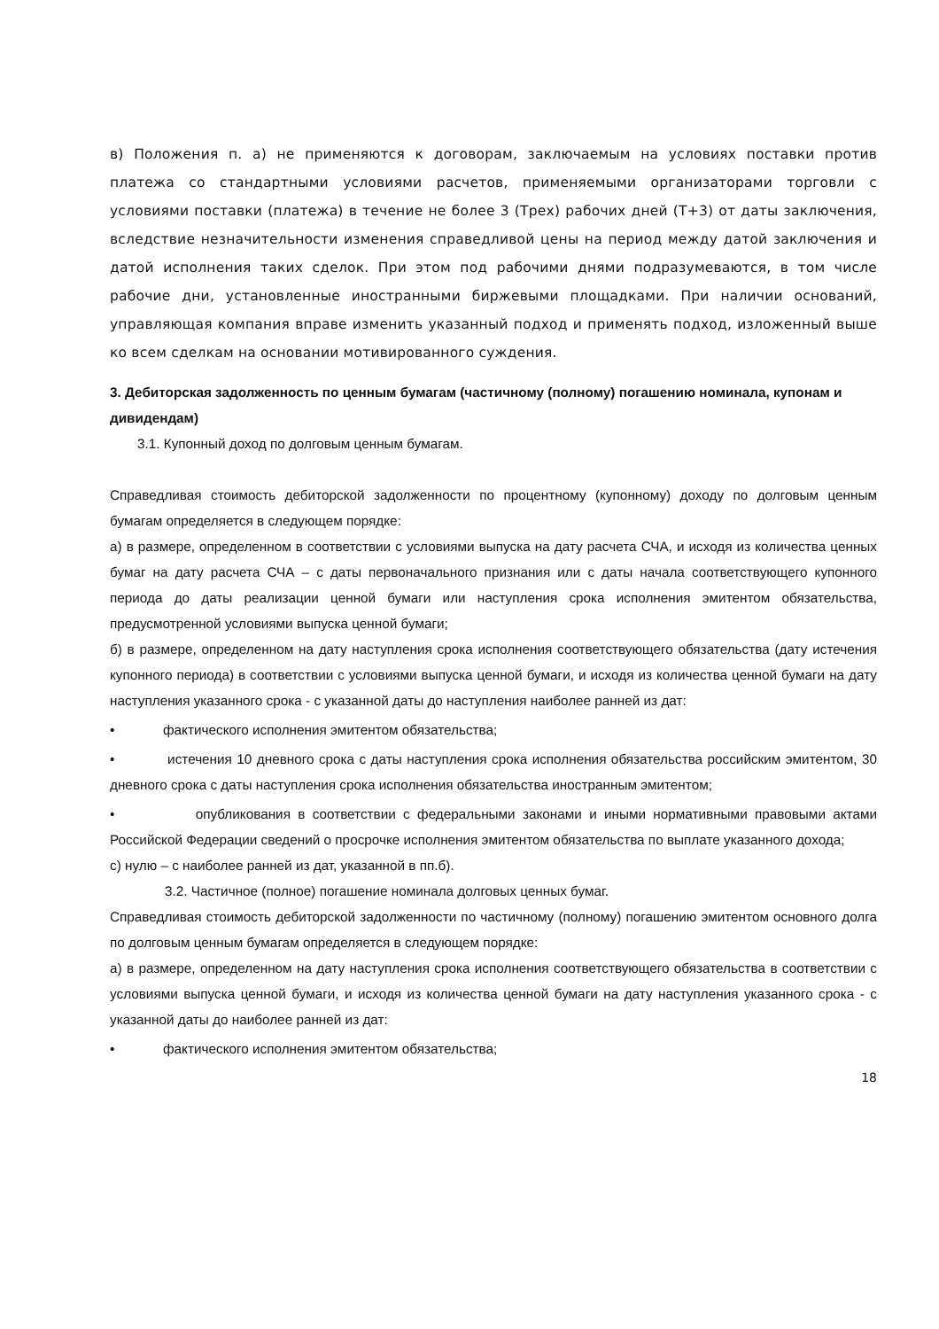в) Положения п. а) не применяются к договорам, заключаемым на условиях поставки против платежа со стандартными условиями расчетов, применяемыми организаторами торговли с условиями поставки (платежа) в течение не более 3 (Трех) рабочих дней (Т+3) от даты заключения, вследствие незначительности изменения справедливой цены на период между датой заключения и датой исполнения таких сделок. При этом под рабочими днями подразумеваются, в том числе рабочие дни, установленные иностранными биржевыми площадками. При наличии оснований, управляющая компания вправе изменить указанный подход и применять подход, изложенный выше ко всем сделкам на основании мотивированного суждения.
3. Дебиторская задолженность по ценным бумагам (частичному (полному) погашению номинала, купонам и дивидендам)
3.1. Купонный доход по долговым ценным бумагам.
Справедливая стоимость дебиторской задолженности по процентному (купонному) доходу по долговым ценным бумагам определяется в следующем порядке:
а) в размере, определенном в соответствии с условиями выпуска на дату расчета СЧА, и исходя из количества ценных бумаг на дату расчета СЧА – с даты первоначального признания или с даты начала соответствующего купонного периода до даты реализации ценной бумаги или наступления срока исполнения эмитентом обязательства, предусмотренной условиями выпуска ценной бумаги;
б) в размере, определенном на дату наступления срока исполнения соответствующего обязательства (дату истечения купонного периода) в соответствии с условиями выпуска ценной бумаги, и исходя из количества ценной бумаги на дату наступления указанного срока - с указанной даты до наступления наиболее ранней из дат:
• фактического исполнения эмитентом обязательства;
• истечения 10 дневного срока с даты наступления срока исполнения обязательства российским эмитентом, 30 дневного срока с даты наступления срока исполнения обязательства иностранным эмитентом;
• опубликования в соответствии с федеральными законами и иными нормативными правовыми актами Российской Федерации сведений о просрочке исполнения эмитентом обязательства по выплате указанного дохода;
с) нулю – с наиболее ранней из дат, указанной в пп.б).
3.2. Частичное (полное) погашение номинала долговых ценных бумаг.
Справедливая стоимость дебиторской задолженности по частичному (полному) погашению эмитентом основного долга по долговым ценным бумагам определяется в следующем порядке:
а) в размере, определенном на дату наступления срока исполнения соответствующего обязательства в соответствии с условиями выпуска ценной бумаги, и исходя из количества ценной бумаги на дату наступления указанного срока - с указанной даты до наиболее ранней из дат:
• фактического исполнения эмитентом обязательства;
18